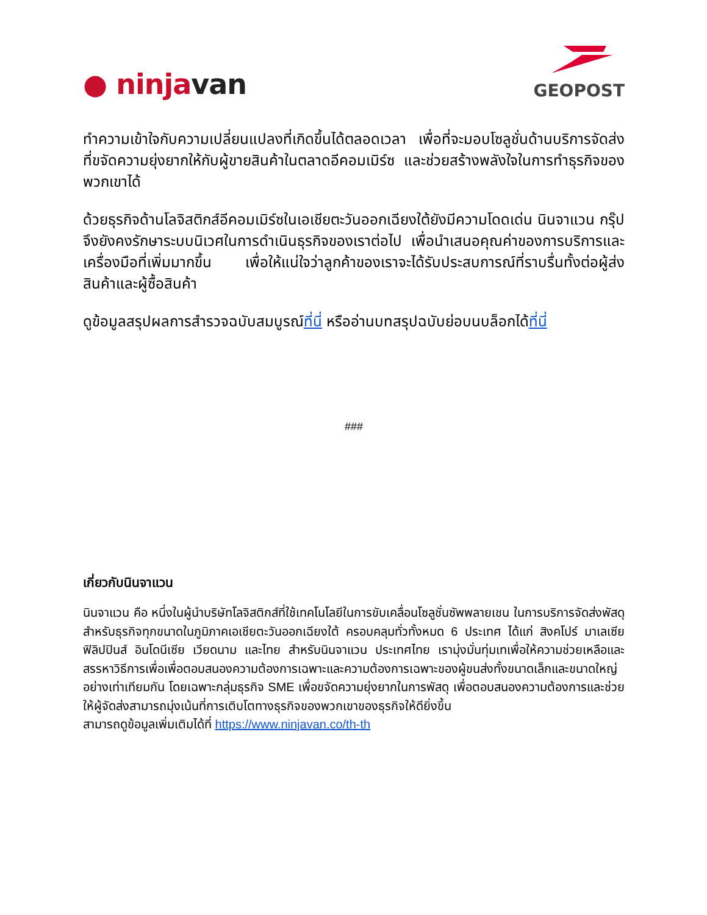● ninja van
GEOPOST
ทำความเข้าใจกับความเปลี่ยนแปลงที่เกิดขึ้นได้ตลอดเวลา เพื่อที่จะมอบโซลูชั่นด้านบริการจัดส่งที่ขจัดความยุ่งยากให้กับผู้ขายสินค้าในตลาดอีคอมเมิร์ซ และช่วยสร้างพลังใจในการทำธุรกิจของพวกเขาได้
ด้วยธุรกิจด้านโลจิสติกส์อีคอมเมิร์ซในเอเชียตะวันออกเฉียงใต้ยังมีความโดดเด่น นินจาแวน กรุ๊ป จึงยังคงรักษาระบบนิเวศในการดำเนินธุรกิจของเราต่อไป เพื่อนำเสนอคุณค่าของการบริการและเครื่องมือที่เพิ่มมากขึ้น เพื่อให้แน่ใจว่าลูกค้าของเราจะได้รับประสบการณ์ที่ราบรื่นทั้งต่อผู้ส่งสินค้าและผู้ซื้อสินค้า
ดูข้อมูลสรุปผลการสำรวจฉบับสมบูรณ์ที่นี่ หรืออ่านบทสรุปฉบับย่อบนบล็อกได้ที่นี่
###
เกี่ยวกับนินจาแวน
นินจาแวน คือ หนึ่งในผู้นำบริษัทโลจิสติกส์ที่ใช้เทคโนโลยีในการขับเคลื่อนโซลูชั่นซัพพลายเชน ในการบริการจัดส่งพัสดุสำหรับธุรกิจทุกขนาดในภูมิภาคเอเชียตะวันออกเฉียงใต้ ครอบคลุมทั่วทั้งหมด 6 ประเทศ ได้แก่ สิงคโปร์ มาเลเซีย ฟิลิปปินส์ อินโดนีเซีย เวียดนาม และไทย สำหรับนินจาแวน ประเทศไทย เรามุ่งมั่นทุ่มเทเพื่อให้ความช่วยเหลือและสรรหาวิธีการเพื่อเพื่อตอบสนองความต้องการเฉพาะและความต้องการเฉพาะของผู้ขนส่งทั้งขนาดเล็กและขนาดใหญ่อย่างเท่าเทียมกัน โดยเฉพาะกลุ่มธุรกิจ SME เพื่อขจัดความยุ่งยากในการพัสดุ เพื่อตอบสนองความต้องการและช่วยให้ผู้จัดส่งสามารถมุ่งเน้นที่การเติบโตทางธุรกิจของพวกเขาของธุรกิจให้ดียิ่งขึ้น
สามารถดูข้อมูลเพิ่มเติมได้ที่ https://www.ninjavan.co/th-th